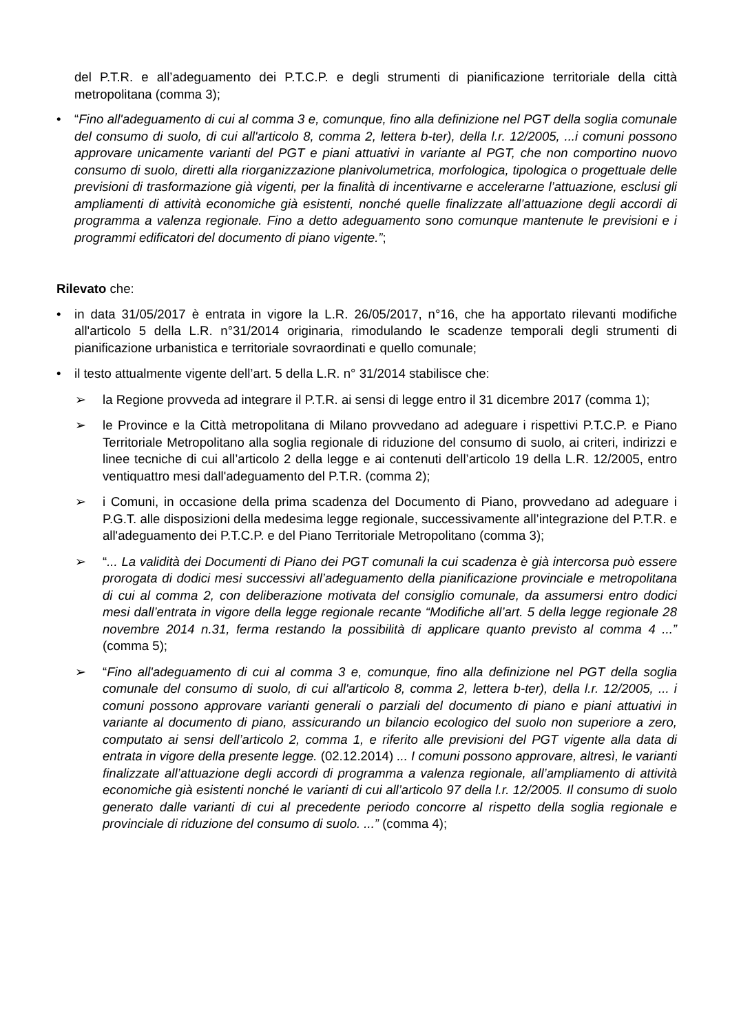del P.T.R. e all’adeguamento dei P.T.C.P. e degli strumenti di pianificazione territoriale della città metropolitana (comma 3);
• “Fino all'adeguamento di cui al comma 3 e, comunque, fino alla definizione nel PGT della soglia comunale del consumo di suolo, di cui all'articolo 8, comma 2, lettera b-ter), della l.r. 12/2005, ...i comuni possono approvare unicamente varianti del PGT e piani attuativi in variante al PGT, che non comportino nuovo consumo di suolo, diretti alla riorganizzazione planivolumetrica, morfologica, tipologica o progettuale delle previsioni di trasformazione già vigenti, per la finalità di incentivarne e accelerarne l’attuazione, esclusi gli ampliamenti di attività economiche già esistenti, nonché quelle finalizzate all’attuazione degli accordi di programma a valenza regionale. Fino a detto adeguamento sono comunque mantenute le previsioni e i programmi edificatori del documento di piano vigente.”;
Rilevato che:
• in data 31/05/2017 è entrata in vigore la L.R. 26/05/2017, n°16, che ha apportato rilevanti modifiche all'articolo 5 della L.R. n°31/2014 originaria, rimodulando le scadenze temporali degli strumenti di pianificazione urbanistica e territoriale sovraordinati e quello comunale;
• il testo attualmente vigente dell’art. 5 della L.R. n° 31/2014 stabilisce che:
➢ la Regione provveda ad integrare il P.T.R. ai sensi di legge entro il 31 dicembre 2017 (comma 1);
➢ le Province e la Città metropolitana di Milano provvedano ad adeguare i rispettivi P.T.C.P. e Piano Territoriale Metropolitano alla soglia regionale di riduzione del consumo di suolo, ai criteri, indirizzi e linee tecniche di cui all’articolo 2 della legge e ai contenuti dell’articolo 19 della L.R. 12/2005, entro ventiquattro mesi dall'adeguamento del P.T.R. (comma 2);
➢ i Comuni, in occasione della prima scadenza del Documento di Piano, provvedano ad adeguare i P.G.T. alle disposizioni della medesima legge regionale, successivamente all’integrazione del P.T.R. e all'adeguamento dei P.T.C.P. e del Piano Territoriale Metropolitano (comma 3);
➢ “... La validità dei Documenti di Piano dei PGT comunali la cui scadenza è già intercorsa può essere prorogata di dodici mesi successivi all’adeguamento della pianificazione provinciale e metropolitana di cui al comma 2, con deliberazione motivata del consiglio comunale, da assumersi entro dodici mesi dall’entrata in vigore della legge regionale recante “Modifiche all’art. 5 della legge regionale 28 novembre 2014 n.31, ferma restando la possibilità di applicare quanto previsto al comma 4 ...” (comma 5);
➢ “Fino all'adeguamento di cui al comma 3 e, comunque, fino alla definizione nel PGT della soglia comunale del consumo di suolo, di cui all'articolo 8, comma 2, lettera b-ter), della l.r. 12/2005, ... i comuni possono approvare varianti generali o parziali del documento di piano e piani attuativi in variante al documento di piano, assicurando un bilancio ecologico del suolo non superiore a zero, computato ai sensi dell’articolo 2, comma 1, e riferito alle previsioni del PGT vigente alla data di entrata in vigore della presente legge. (02.12.2014) ... I comuni possono approvare, altresì, le varianti finalizzate all’attuazione degli accordi di programma a valenza regionale, all’ampliamento di attività economiche già esistenti nonché le varianti di cui all’articolo 97 della l.r. 12/2005. Il consumo di suolo generato dalle varianti di cui al precedente periodo concorre al rispetto della soglia regionale e provinciale di riduzione del consumo di suolo. ...” (comma 4);